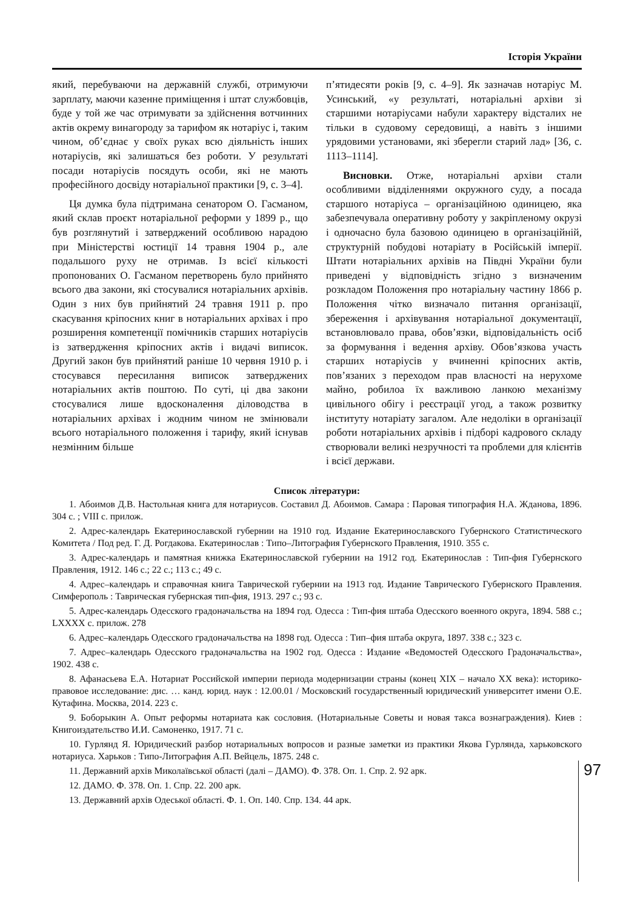Історія України
який, перебуваючи на державній службі, отримуючи зарплату, маючи казенне приміщення і штат службовців, буде у той же час отримувати за здійснення вотчинних актів окрему винагороду за тарифом як нотаріус і, таким чином, об’єднає у своїх руках всю діяльність інших нотаріусів, які залишаться без роботи. У результаті посади нотаріусів посядуть особи, які не мають професійного досвіду нотаріальної практики [9, с. 3–4].
Ця думка була підтримана сенатором О. Гасманом, який склав проєкт нотаріальної реформи у 1899 р., що був розглянутий і затверджений особливою нарадою при Міністерстві юстиції 14 травня 1904 р., але подальшого руху не отримав. Із всієї кількості пропонованих О. Гасманом перетворень було прийнято всього два закони, які стосувалися нотаріальних архівів. Один з них був прийнятий 24 травня 1911 р. про скасування кріпосних книг в нотаріальних архівах і про розширення компетенції помічників старших нотаріусів із затвердження кріпосних актів і видачі виписок. Другий закон був прийнятий раніше 10 червня 1910 р. і стосувався пересилання виписок затверджених нотаріальних актів поштою. По суті, ці два закони стосувалися лише вдосконалення діловодства в нотаріальних архівах і жодним чином не змінювали всього нотаріального положення і тарифу, який існував незмінним більше
п’ятидесяти років [9, с. 4–9]. Як зазначав нотаріус М. Усинський, «у результаті, нотаріальні архіви зі старшими нотаріусами набули характеру відсталих не тільки в судовому середовищі, а навіть з іншими урядовими установами, які зберегли старий лад» [36, с. 1113–1114].
Висновки. Отже, нотаріальні архіви стали особливими відділеннями окружного суду, а посада старшого нотаріуса – організаційною одиницею, яка забезпечувала оперативну роботу у закріпленому окрузі і одночасно була базовою одиницею в організаційній, структурній побудові нотаріату в Російській імперії. Штати нотаріальних архівів на Півдні України були приведені у відповідність згідно з визначеним розкладом Положення про нотаріальну частину 1866 р. Положення чітко визначало питання організації, збереження і архівування нотаріальної документації, встановлювало права, обов’язки, відповідальність осіб за формування і ведення архіву. Обов’язкова участь старших нотаріусів у вчиненні кріпосних актів, пов’язаних з переходом прав власності на нерухоме майно, робилоа їх важливою ланкою механізму цивільного обігу і реєстрації угод, а також розвитку інституту нотаріату загалом. Але недоліки в організації роботи нотаріальних архівів і підборі кадрового складу створювали великі незручності та проблеми для клієнтів і всієї держави.
Список літератури:
1. Абоимов Д.В. Настольная книга для нотариусов. Составил Д. Абоимов. Самара : Паровая типография Н.А. Жданова, 1896. 304 с. ; VIII с. прилож.
2. Адрес-календарь Екатеринославской губернии на 1910 год. Издание Екатеринославского Губернского Статистического Комитета / Под ред. Г. Д. Рогдакова. Екатеринослав : Типо–Литография Губернского Правления, 1910. 355 с.
3. Адрес-календарь и памятная книжка Екатеринославской губернии на 1912 год. Екатеринослав : Тип-фия Губернского Правления, 1912. 146 с.; 22 с.; 113 с.; 49 с.
4. Адрес–календарь и справочная книга Таврической губернии на 1913 год. Издание Таврического Губернского Правления. Симферополь : Таврическая губернская тип-фия, 1913. 297 с.; 93 с.
5. Адрес-календарь Одесского градоначальства на 1894 год. Одесса : Тип-фия штаба Одесского военного округа, 1894. 588 с.; LXXXX с. прилож. 278
6. Адрес–календарь Одесского градоначальства на 1898 год. Одесса : Тип–фия штаба округа, 1897. 338 с.; 323 с.
7. Адрес–календарь Одесского градоначальства на 1902 год. Одесса : Издание «Ведомостей Одесского Градоначальства», 1902. 438 с.
8. Афанасьева Е.А. Нотариат Российской империи периода модернизации страны (конец XIX – начало XX века): историко-правовое исследование: дис. … канд. юрид. наук : 12.00.01 / Московский государственный юридический университет имени О.Е. Кутафина. Москва, 2014. 223 с.
9. Боборыкин А. Опыт реформы нотариата как сословия. (Нотариальные Советы и новая такса вознаграждения). Киев : Книгоиздательство И.И. Самоненко, 1917. 71 с.
10. Гурлянд Я. Юридический разбор нотариальных вопросов и разные заметки из практики Якова Гурлянда, харьковского нотариуса. Харьков : Типо-Литография А.П. Вейцель, 1875. 248 с.
11. Державний архів Миколаївської області (далі – ДАМО). Ф. 378. Оп. 1. Спр. 2. 92 арк.
12. ДАМО. Ф. 378. Оп. 1. Спр. 22. 200 арк.
13. Державний архів Одеської області. Ф. 1. Оп. 140. Спр. 134. 44 арк.
97